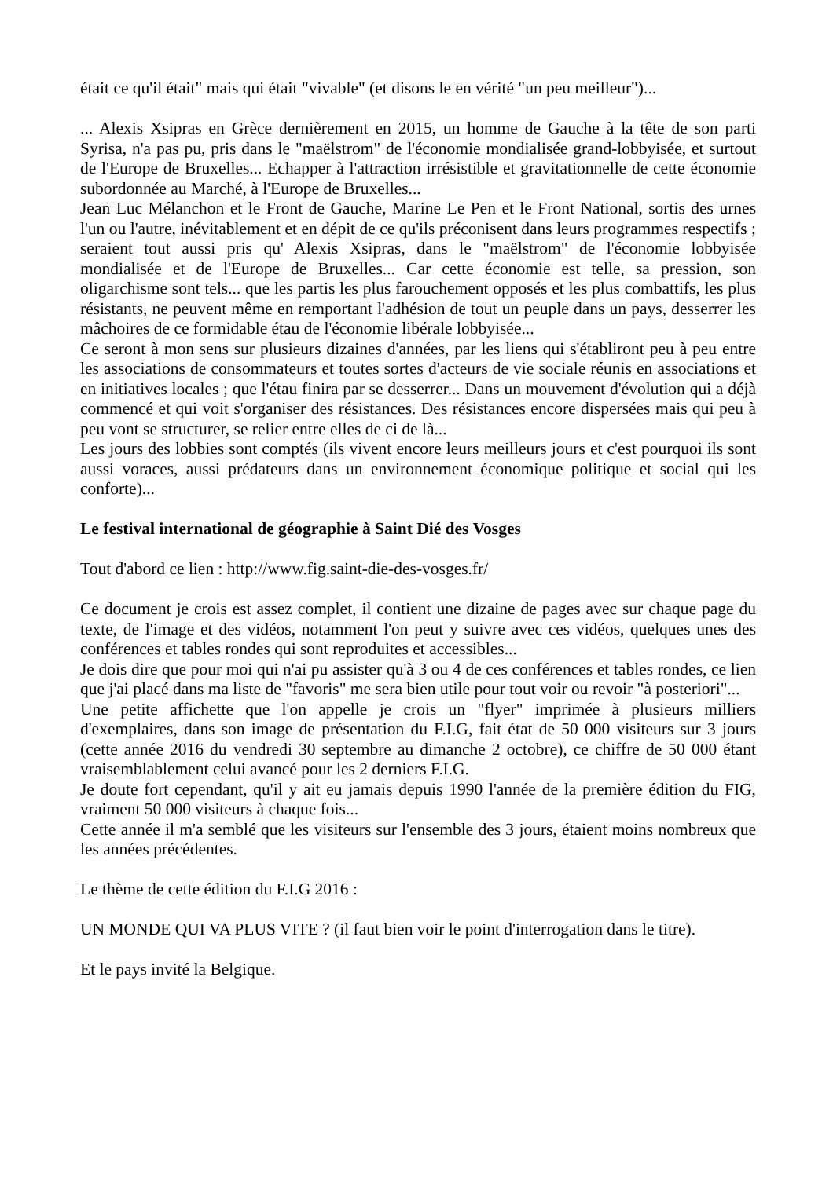était ce qu'il était" mais qui était "vivable" (et disons le en vérité "un peu meilleur")...
... Alexis Xsipras en Grèce dernièrement en 2015, un homme de Gauche à la tête de son parti Syrisa, n'a pas pu, pris dans le "maëlstrom" de l'économie mondialisée grand-lobbyisée, et surtout de l'Europe de Bruxelles... Echapper à l'attraction irrésistible et gravitationnelle de cette économie subordonnée au Marché, à l'Europe de Bruxelles...
Jean Luc Mélanchon et le Front de Gauche, Marine Le Pen et le Front National, sortis des urnes l'un ou l'autre, inévitablement et en dépit de ce qu'ils préconisent dans leurs programmes respectifs ; seraient tout aussi pris qu' Alexis Xsipras, dans le "maëlstrom" de l'économie lobbyisée mondialisée et de l'Europe de Bruxelles... Car cette économie est telle, sa pression, son oligarchisme sont tels... que les partis les plus farouchement opposés et les plus combattifs, les plus résistants, ne peuvent même en remportant l'adhésion de tout un peuple dans un pays, desserrer les mâchoires de ce formidable étau de l'économie libérale lobbyisée...
Ce seront à mon sens sur plusieurs dizaines d'années, par les liens qui s'établiront peu à peu entre les associations de consommateurs et toutes sortes d'acteurs de vie sociale réunis en associations et en initiatives locales ; que l'étau finira par se desserrer... Dans un mouvement d'évolution qui a déjà commencé et qui voit s'organiser des résistances. Des résistances encore dispersées mais qui peu à peu vont se structurer, se relier entre elles de ci de là...
Les jours des lobbies sont comptés (ils vivent encore leurs meilleurs jours et c'est pourquoi ils sont aussi voraces, aussi prédateurs dans un environnement économique politique et social qui les conforte)...
Le festival international de géographie à Saint Dié des Vosges
Tout d'abord ce lien : http://www.fig.saint-die-des-vosges.fr/
Ce document je crois est assez complet, il contient une dizaine de pages avec sur chaque page du texte, de l'image et des vidéos, notamment l'on peut y suivre avec ces vidéos, quelques unes des conférences et tables rondes qui sont reproduites et accessibles...
Je dois dire que pour moi qui n'ai pu assister qu'à 3 ou 4 de ces conférences et tables rondes, ce lien que j'ai placé dans ma liste de "favoris" me sera bien utile pour tout voir ou revoir "à posteriori"...
Une petite affichette que l'on appelle je crois un "flyer" imprimée à plusieurs milliers d'exemplaires, dans son image de présentation du F.I.G, fait état de 50 000 visiteurs sur 3 jours (cette année 2016 du vendredi 30 septembre au dimanche 2 octobre), ce chiffre de 50 000 étant vraisemblablement celui avancé pour les 2 derniers F.I.G.
Je doute fort cependant, qu'il y ait eu jamais depuis 1990 l'année de la première édition du FIG, vraiment 50 000 visiteurs à chaque fois...
Cette année il m'a semblé que les visiteurs sur l'ensemble des 3 jours, étaient moins nombreux que les années précédentes.
Le thème de cette édition du F.I.G 2016 :
UN MONDE QUI VA PLUS VITE ? (il faut bien voir le point d'interrogation dans le titre).
Et le pays invité la Belgique.